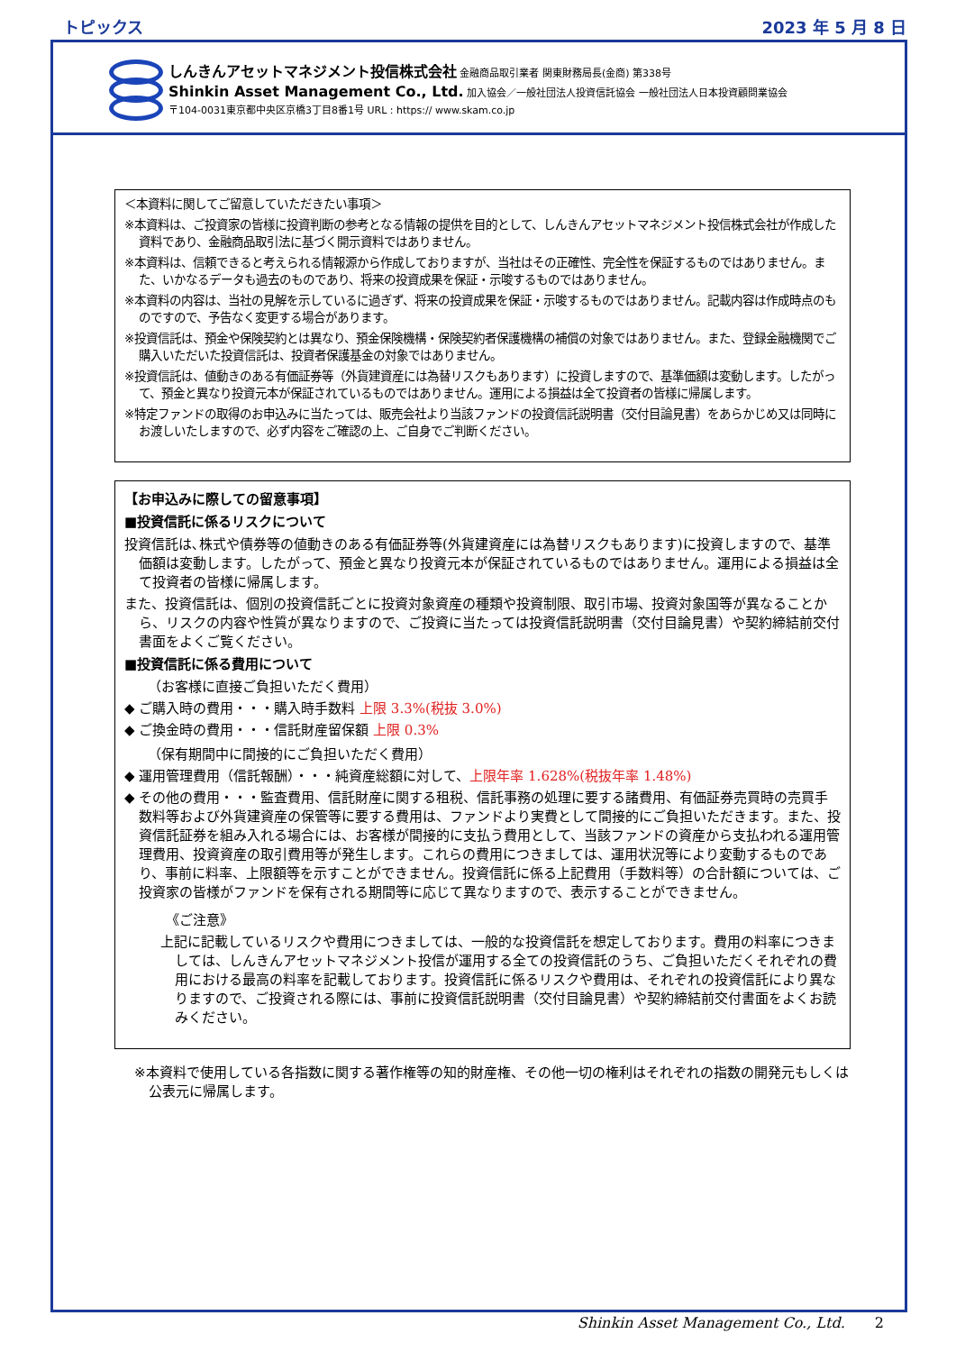トピックス 2023 年 5 月 8 日
しんきんアセットマネジメント投信株式会社 金融商品取引業者 関東財務局長(金商) 第338号
Shinkin Asset Management Co., Ltd. 加入協会／一般社団法人投資信託協会 一般社団法人日本投資顧問業協会
〒104-0031東京都中央区京橋3丁目8番1号 URL : https:// www.skam.co.jp
＜本資料に関してご留意していただきたい事項＞
※本資料は、ご投資家の皆様に投資判断の参考となる情報の提供を目的として、しんきんアセットマネジメント投信株式会社が作成した資料であり、金融商品取引法に基づく開示資料ではありません。
※本資料は、信頼できると考えられる情報源から作成しておりますが、当社はその正確性、完全性を保証するものではありません。また、いかなるデータも過去のものであり、将来の投資成果を保証・示唆するものではありません。
※本資料の内容は、当社の見解を示しているに過ぎず、将来の投資成果を保証・示唆するものではありません。記載内容は作成時点のものですので、予告なく変更する場合があります。
※投資信託は、預金や保険契約とは異なり、預金保険機構・保険契約者保護機構の補償の対象ではありません。また、登録金融機関でご購入いただいた投資信託は、投資者保護基金の対象ではありません。
※投資信託は、値動きのある有価証券等（外貨建資産には為替リスクもあります）に投資しますので、基準価額は変動します。したがって、預金と異なり投資元本が保証されているものではありません。運用による損益は全て投資者の皆様に帰属します。
※特定ファンドの取得のお申込みに当たっては、販売会社より当該ファンドの投資信託説明書（交付目論見書）をあらかじめ又は同時にお渡しいたしますので、必ず内容をご確認の上、ご自身でご判断ください。
【お申込みに際しての留意事項】
■投資信託に係るリスクについて
投資信託は､株式や債券等の値動きのある有価証券等(外貨建資産には為替リスクもあります)に投資しますので、基準価額は変動します。したがって、預金と異なり投資元本が保証されているものではありません。運用による損益は全て投資者の皆様に帰属します。
また、投資信託は、個別の投資信託ごとに投資対象資産の種類や投資制限、取引市場、投資対象国等が異なることから、リスクの内容や性質が異なりますので、ご投資に当たっては投資信託説明書（交付目論見書）や契約締結前交付書面をよくご覧ください。
■投資信託に係る費用について
（お客様に直接ご負担いただく費用）
◆ ご購入時の費用・・・購入時手数料 上限 3.3%(税抜 3.0%)
◆ ご換金時の費用・・・信託財産留保額 上限 0.3%
（保有期間中に間接的にご負担いただく費用）
◆ 運用管理費用（信託報酬）・・・純資産総額に対して、上限年率 1.628%(税抜年率 1.48%)
◆ その他の費用・・・監査費用、信託財産に関する租税、信託事務の処理に要する諸費用、有価証券売買時の売買手数料等および外貨建資産の保管等に要する費用は、ファンドより実費として間接的にご負担いただきます。また、投資信託証券を組み入れる場合には、お客様が間接的に支払う費用として、当該ファンドの資産から支払われる運用管理費用、投資資産の取引費用等が発生します。これらの費用につきましては、運用状況等により変動するものであり、事前に料率、上限額等を示すことができません。投資信託に係る上記費用（手数料等）の合計額については、ご投資家の皆様がファンドを保有される期間等に応じて異なりますので、表示することができません。
《ご注意》
上記に記載しているリスクや費用につきましては、一般的な投資信託を想定しております。費用の料率につきましては、しんきんアセットマネジメント投信が運用する全ての投資信託のうち、ご負担いただくそれぞれの費用における最高の料率を記載しております。投資信託に係るリスクや費用は、それぞれの投資信託により異なりますので、ご投資される際には、事前に投資信託説明書（交付目論見書）や契約締結前交付書面をよくお読みください。
※本資料で使用している各指数に関する著作権等の知的財産権、その他一切の権利はそれぞれの指数の開発元もしくは公表元に帰属します。
Shinkin Asset Management Co., Ltd. 2